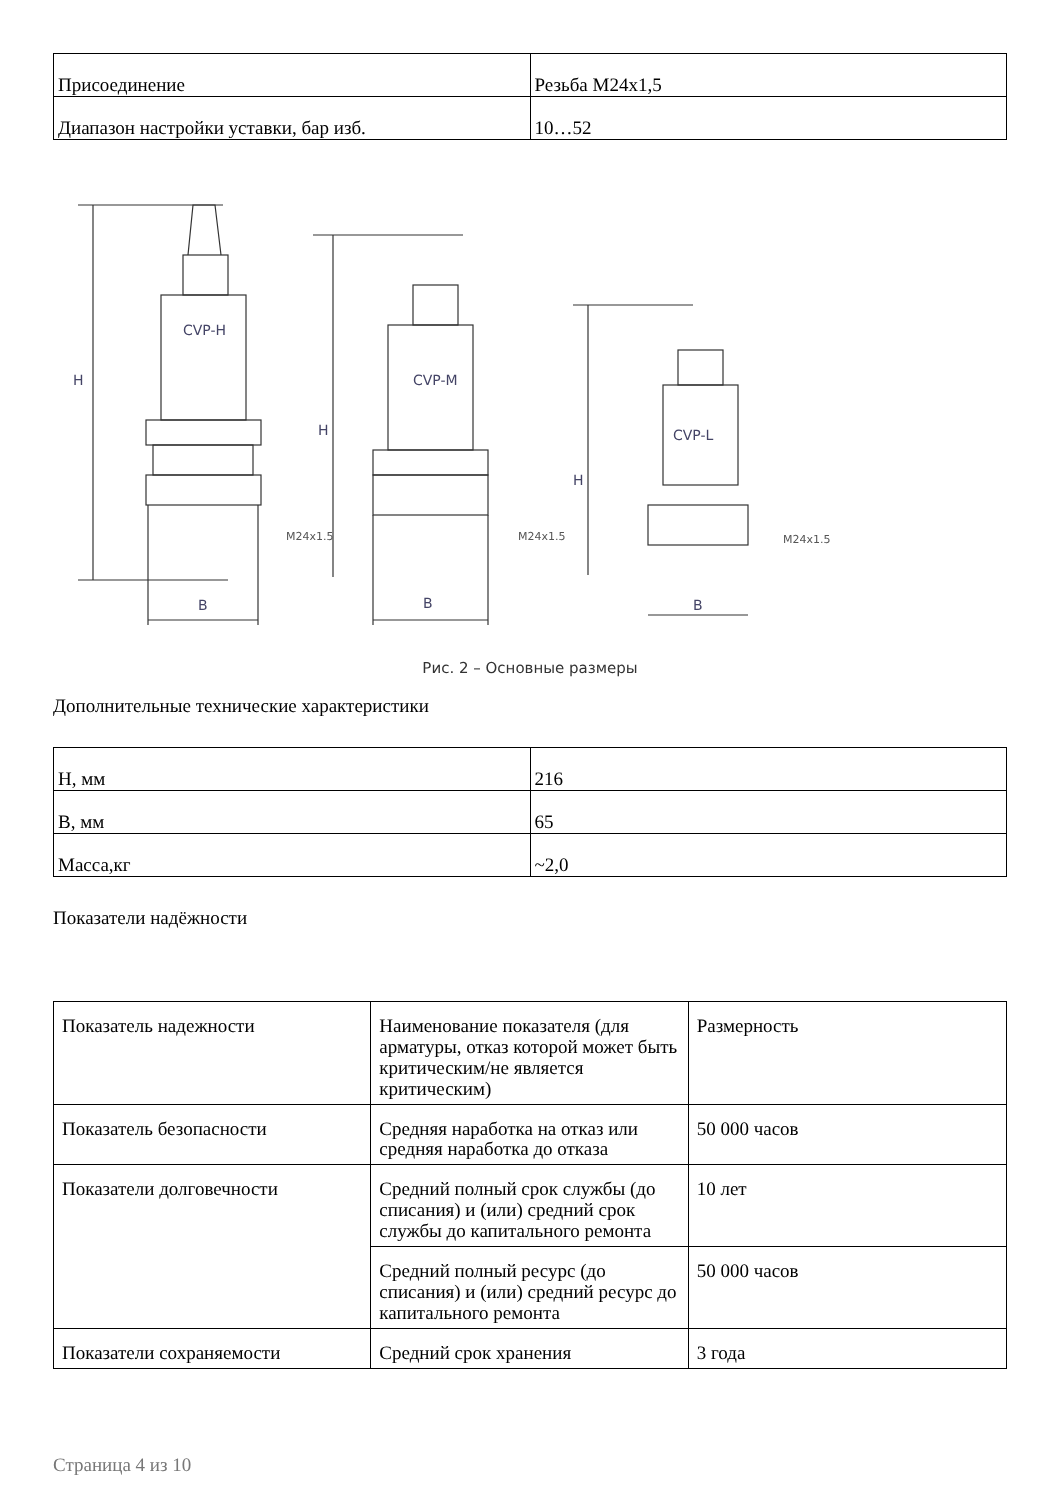| Присоединение | Резьба M24x1,5 |
| Диапазон настройки уставки, бар изб. | 10…52 |
CVP-H
B
H
CVP-M
H
B
CVP-L
H
B
M24x1.5
M24x1.5
M24x1.5
Рис. 2 – Основные размеры
Дополнительные технические характеристики
| H, мм | 216 |
| B, мм | 65 |
| Масса,кг | ~2,0 |
Показатели надёжности
| Показатель надежности | Наименование показателя (для арматуры, отказ которой может быть критическим/не является критическим) | Размерность |
| Показатель безопасности | Средняя наработка на отказ или средняя наработка до отказа | 50 000 часов |
| Показатели долговечности | Средний полный срок службы (до списания) и (или) средний срок службы до капитального ремонта | 10 лет |
| | Средний полный ресурс (до списания) и (или) средний ресурс до капитального ремонта | 50 000 часов |
| Показатели сохраняемости | Средний срок хранения | 3 года |
Страница 4 из 10